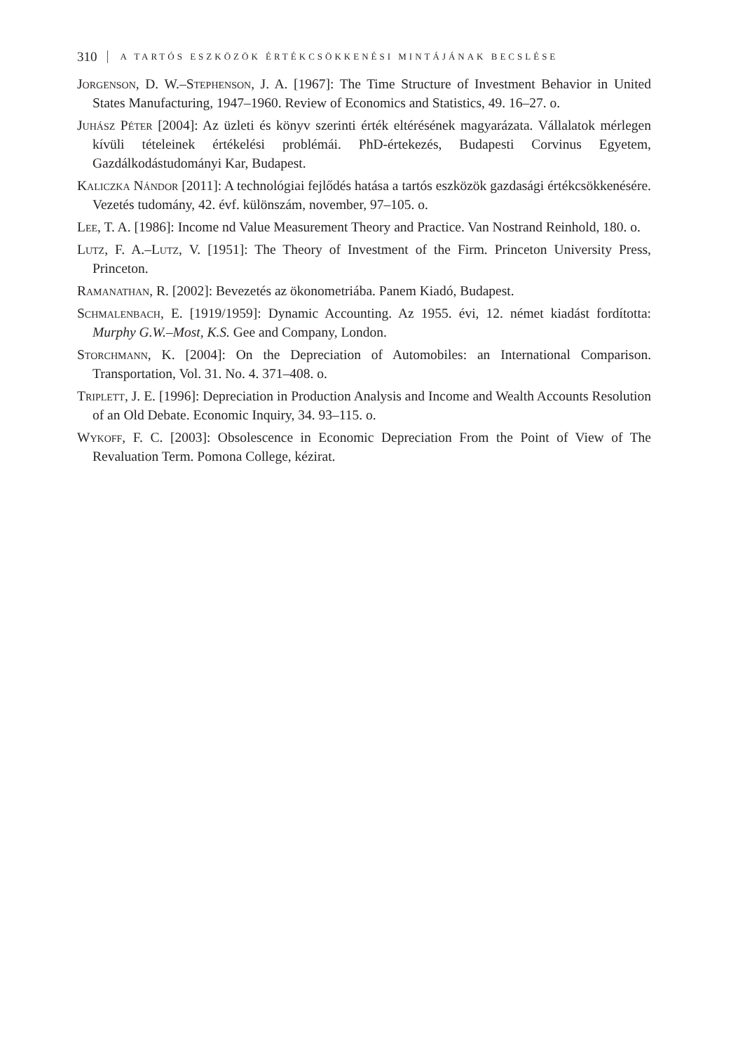310 A TARTÓS ESZKÖZÖK ÉRTÉKCSÖKKENÉSI MINTÁJÁNAK BECSLÉSE
Jorgenson, D. W.–Stephenson, J. A. [1967]: The Time Structure of Investment Behavior in United States Manufacturing, 1947–1960. Review of Economics and Statistics, 49. 16–27. o.
Juhász Péter [2004]: Az üzleti és könyv szerinti érték eltérésének magyarázata. Vállalatok mérlegen kívüli tételeinek értékelési problémái. PhD-értekezés, Budapesti Corvinus Egyetem, Gazdálkodástudományi Kar, Budapest.
Kaliczka Nándor [2011]: A technológiai fejlődés hatása a tartós eszközök gazdasági értékcsökkenésére. Vezetés tudomány, 42. évf. különszám, november, 97–105. o.
Lee, T. A. [1986]: Income nd Value Measurement Theory and Practice. Van Nostrand Reinhold, 180. o.
Lutz, F. A.–Lutz, V. [1951]: The Theory of Investment of the Firm. Princeton University Press, Princeton.
Ramanathan, R. [2002]: Bevezetés az ökonometriába. Panem Kiadó, Budapest.
Schmalenbach, E. [1919/1959]: Dynamic Accounting. Az 1955. évi, 12. német kiadást fordította: Murphy G.W.–Most, K.S. Gee and Company, London.
Storchmann, K. [2004]: On the Depreciation of Automobiles: an International Comparison. Transportation, Vol. 31. No. 4. 371–408. o.
Triplett, J. E. [1996]: Depreciation in Production Analysis and Income and Wealth Accounts Resolution of an Old Debate. Economic Inquiry, 34. 93–115. o.
Wykoff, F. C. [2003]: Obsolescence in Economic Depreciation From the Point of View of The Revaluation Term. Pomona College, kézirat.